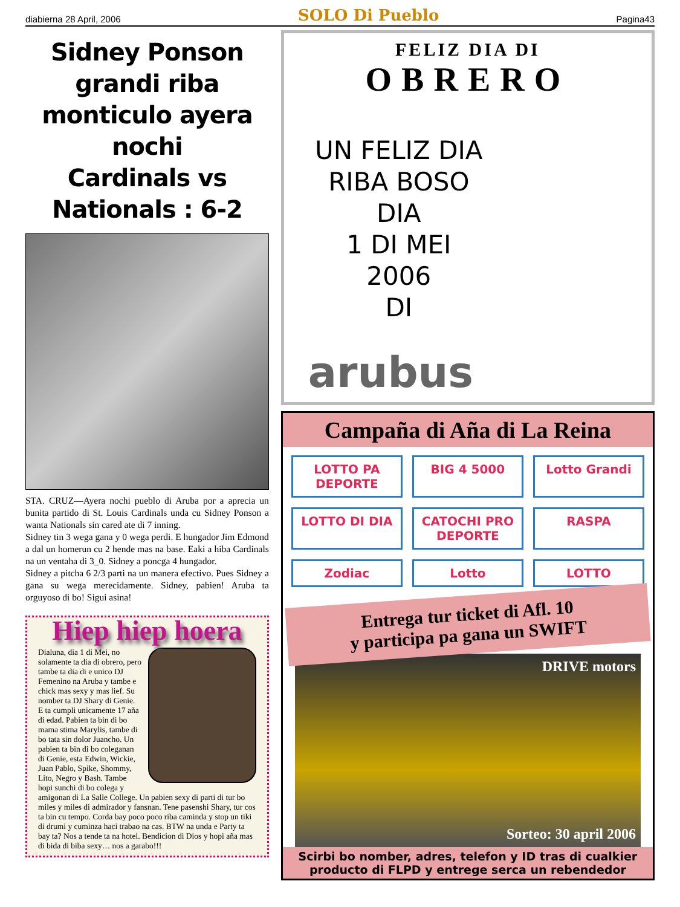diabierna 28 April, 2006 SOLO Di Pueblo Pagina43
Sidney Ponson grandi riba monticulo ayera nochi
Cardinals vs Nationals : 6-2
STA. CRUZ—Ayera nochi pueblo di Aruba por a aprecia un bunita partido di St. Louis Cardinals unda cu Sidney Ponson a wanta Nationals sin cared ate di 7 inning.
Sidney tin 3 wega gana y 0 wega perdi. E hungador Jim Edmond a dal un homerun cu 2 hende mas na base. Eaki a hiba Cardinals na un ventaha di 3_0. Sidney a poncga 4 hungador.
Sidney a pitcha 6 2/3 parti na un manera efectivo. Pues Sidney a gana su wega merecidamente. Sidney, pabien! Aruba ta orguyoso di bo! Sigui asina!
Hiep hiep hoera
Dialuna, dia 1 di Mei, no solamente ta dia di obrero, pero tambe ta dia di e unico DJ Femenino na Aruba y tambe e chick mas sexy y mas lief. Su nomber ta DJ Shary di Genie. E ta cumpli unicamente 17 aña di edad. Pabien ta bin di bo mama stima Marylis, tambe di bo tata sin dolor Juancho. Un pabien ta bin di bo coleganan di Genie, esta Edwin, Wickie, Juan Pablo, Spike, Shommy, Lito, Negro y Bash. Tambe hopi sunchi di bo colega y amigonan di La Salle College. Un pabien sexy di parti di tur bo miles y miles di admirador y fansnan. Tene pasenshi Shary, tur cos ta bin cu tempo. Corda bay poco poco riba caminda y stop un tiki di drumi y cuminza haci trabao na cas. BTW na unda e Party ta bay ta? Nos a tende ta na hotel. Bendicion di Dios y hopi aña mas di bida di biba sexy… nos a garabo!!!
FELIZ DIA DI
OBRERO
UN FELIZ DIA
RIBA BOSO
DIA
1 DI MEI
2006
DI
arubus
Campaña di Aña di La Reina
LOTTO PA DEPORTE
BIG 4 5000
Lotto Grandi
LOTTO DI DIA
CATOCHI PRO DEPORTE
RASPA
Zodiac
Lotto
LOTTO
Entrega tur ticket di Afl. 10
y participa pa gana un SWIFT
DRIVE motors
Sorteo: 30 april 2006
Scirbi bo nomber, adres, telefon y ID tras di cualkier producto di FLPD y entrege serca un rebendedor